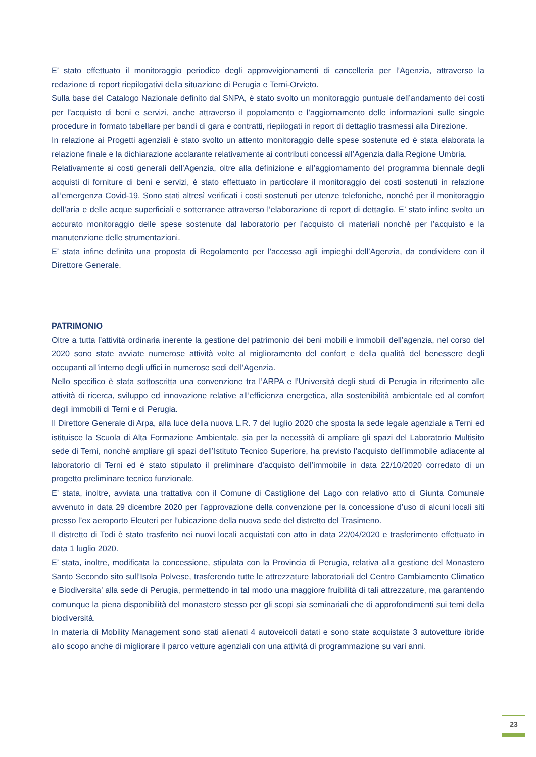E’ stato effettuato il monitoraggio periodico degli approvvigionamenti di cancelleria per l’Agenzia, attraverso la redazione di report riepilogativi della situazione di Perugia e Terni-Orvieto.
Sulla base del Catalogo Nazionale definito dal SNPA, è stato svolto un monitoraggio puntuale dell’andamento dei costi per l’acquisto di beni e servizi, anche attraverso il popolamento e l’aggiornamento delle informazioni sulle singole procedure in formato tabellare per bandi di gara e contratti, riepilogati in report di dettaglio trasmessi alla Direzione.
In relazione ai Progetti agenziali è stato svolto un attento monitoraggio delle spese sostenute ed è stata elaborata la relazione finale e la dichiarazione acclarante relativamente ai contributi concessi all’Agenzia dalla Regione Umbria.
Relativamente ai costi generali dell’Agenzia, oltre alla definizione e all’aggiornamento del programma biennale degli acquisti di forniture di beni e servizi, è stato effettuato in particolare il monitoraggio dei costi sostenuti in relazione all’emergenza Covid-19. Sono stati altresì verificati i costi sostenuti per utenze telefoniche, nonché per il monitoraggio dell’aria e delle acque superficiali e sotterranee attraverso l’elaborazione di report di dettaglio. E’ stato infine svolto un accurato monitoraggio delle spese sostenute dal laboratorio per l’acquisto di materiali nonché per l’acquisto e la manutenzione delle strumentazioni.
E’ stata infine definita una proposta di Regolamento per l’accesso agli impieghi dell’Agenzia, da condividere con il Direttore Generale.
PATRIMONIO
Oltre a tutta l’attività ordinaria inerente la gestione del patrimonio dei beni mobili e immobili dell’agenzia, nel corso del 2020 sono state avviate numerose attività volte al miglioramento del confort e della qualità del benessere degli occupanti all’interno degli uffici in numerose sedi dell’Agenzia.
Nello specifico è stata sottoscritta una convenzione tra l’ARPA e l’Università degli studi di Perugia in riferimento alle attività di ricerca, sviluppo ed innovazione relative all’efficienza energetica, alla sostenibilità ambientale ed al comfort degli immobili di Terni e di Perugia.
Il Direttore Generale di Arpa, alla luce della nuova L.R. 7 del luglio 2020 che sposta la sede legale agenziale a Terni ed istituisce la Scuola di Alta Formazione Ambientale, sia per la necessità di ampliare gli spazi del Laboratorio Multisito sede di Terni, nonché ampliare gli spazi dell’Istituto Tecnico Superiore, ha previsto l’acquisto dell’immobile adiacente al laboratorio di Terni ed è stato stipulato il preliminare d’acquisto dell’immobile in data 22/10/2020 corredato di un progetto preliminare tecnico funzionale.
E’ stata, inoltre, avviata una trattativa con il Comune di Castiglione del Lago con relativo atto di Giunta Comunale avvenuto in data 29 dicembre 2020 per l’approvazione della convenzione per la concessione d’uso di alcuni locali siti presso l’ex aeroporto Eleuteri per l’ubicazione della nuova sede del distretto del Trasimeno.
Il distretto di Todi è stato trasferito nei nuovi locali acquistati con atto in data 22/04/2020 e trasferimento effettuato in data 1 luglio 2020.
E’ stata, inoltre, modificata la concessione, stipulata con la Provincia di Perugia, relativa alla gestione del Monastero Santo Secondo sito sull’Isola Polvese, trasferendo tutte le attrezzature laboratoriali del Centro Cambiamento Climatico e Biodiversita’ alla sede di Perugia, permettendo in tal modo una maggiore fruibilità di tali attrezzature, ma garantendo comunque la piena disponibilità del monastero stesso per gli scopi sia seminariali che di approfondimenti sui temi della biodiversità.
In materia di Mobility Management sono stati alienati 4 autoveicoli datati e sono state acquistate 3 autovetture ibride allo scopo anche di migliorare il parco vetture agenziali con una attività di programmazione su vari anni.
23